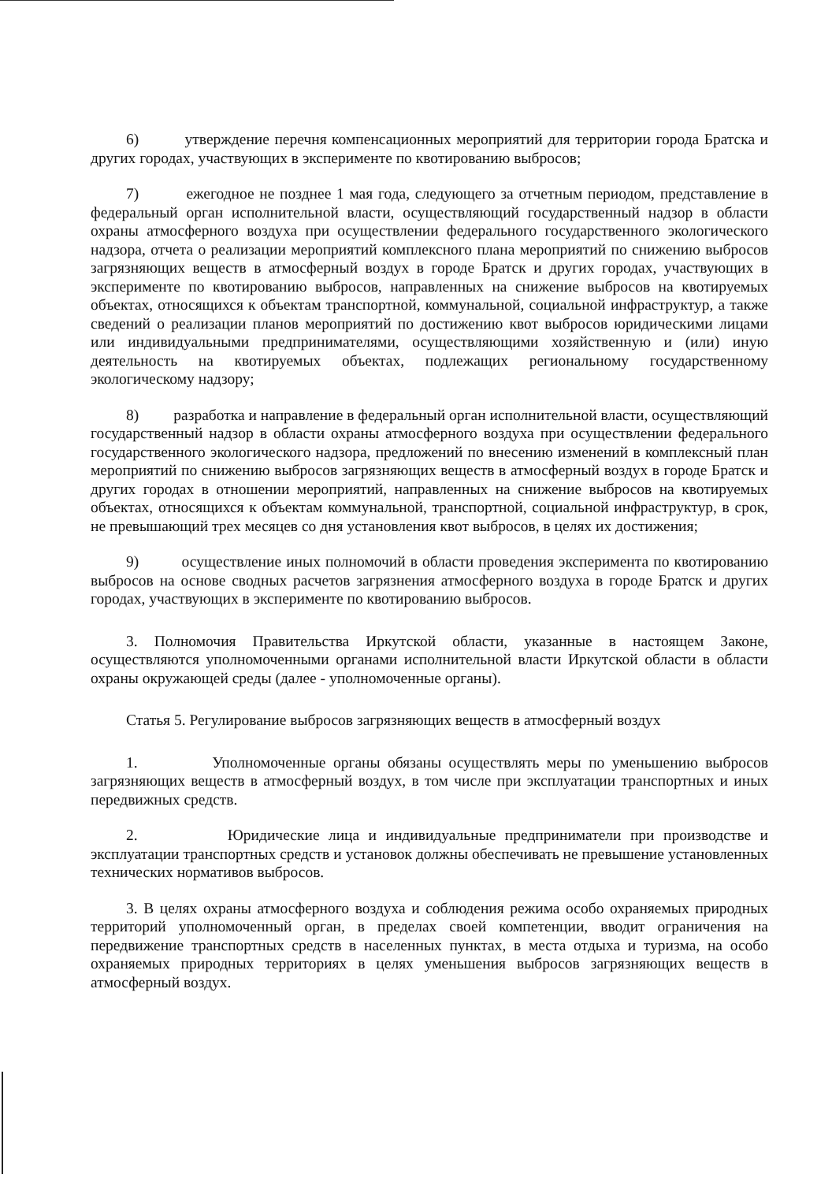6) утверждение перечня компенсационных мероприятий для территории города Братска и других городах, участвующих в эксперименте по квотированию выбросов;
7) ежегодное не позднее 1 мая года, следующего за отчетным периодом, представление в федеральный орган исполнительной власти, осуществляющий государственный надзор в области охраны атмосферного воздуха при осуществлении федерального государственного экологического надзора, отчета о реализации мероприятий комплексного плана мероприятий по снижению выбросов загрязняющих веществ в атмосферный воздух в городе Братск и других городах, участвующих в эксперименте по квотированию выбросов, направленных на снижение выбросов на квотируемых объектах, относящихся к объектам транспортной, коммунальной, социальной инфраструктур, а также сведений о реализации планов мероприятий по достижению квот выбросов юридическими лицами или индивидуальными предпринимателями, осуществляющими хозяйственную и (или) иную деятельность на квотируемых объектах, подлежащих региональному государственному экологическому надзору;
8) разработка и направление в федеральный орган исполнительной власти, осуществляющий государственный надзор в области охраны атмосферного воздуха при осуществлении федерального государственного экологического надзора, предложений по внесению изменений в комплексный план мероприятий по снижению выбросов загрязняющих веществ в атмосферный воздух в городе Братск и других городах в отношении мероприятий, направленных на снижение выбросов на квотируемых объектах, относящихся к объектам коммунальной, транспортной, социальной инфраструктур, в срок, не превышающий трех месяцев со дня установления квот выбросов, в целях их достижения;
9) осуществление иных полномочий в области проведения эксперимента по квотированию выбросов на основе сводных расчетов загрязнения атмосферного воздуха в городе Братск и других городах, участвующих в эксперименте по квотированию выбросов.
3. Полномочия Правительства Иркутской области, указанные в настоящем Законе, осуществляются уполномоченными органами исполнительной власти Иркутской области в области охраны окружающей среды (далее - уполномоченные органы).
Статья 5. Регулирование выбросов загрязняющих веществ в атмосферный воздух
1. Уполномоченные органы обязаны осуществлять меры по уменьшению выбросов загрязняющих веществ в атмосферный воздух, в том числе при эксплуатации транспортных и иных передвижных средств.
2. Юридические лица и индивидуальные предприниматели при производстве и эксплуатации транспортных средств и установок должны обеспечивать не превышение установленных технических нормативов выбросов.
3. В целях охраны атмосферного воздуха и соблюдения режима особо охраняемых природных территорий уполномоченный орган, в пределах своей компетенции, вводит ограничения на передвижение транспортных средств в населенных пунктах, в места отдыха и туризма, на особо охраняемых природных территориях в целях уменьшения выбросов загрязняющих веществ в атмосферный воздух.